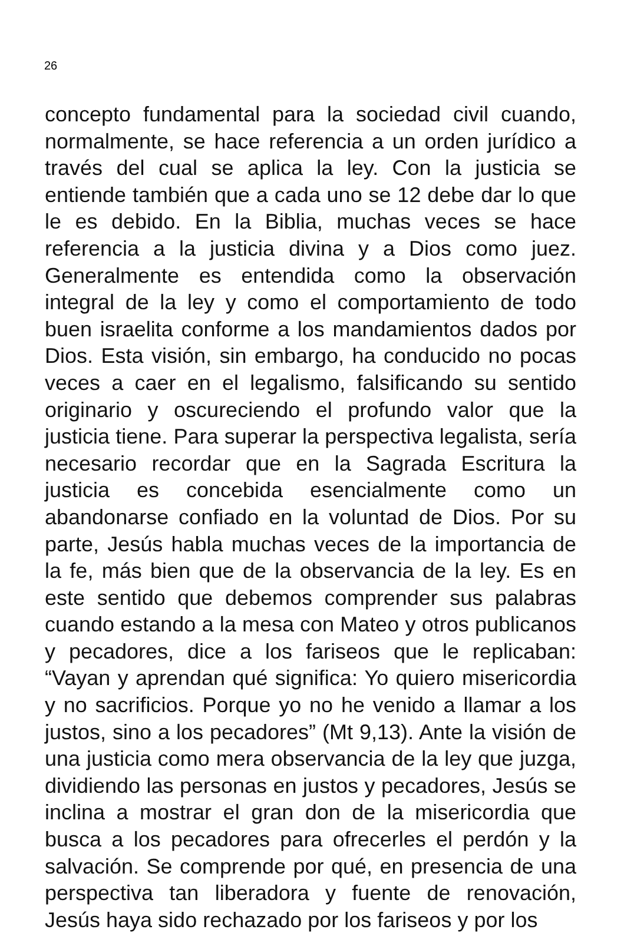26
concepto fundamental para la sociedad civil cuando, normalmente, se hace referencia a un orden jurídico a través del cual se aplica la ley. Con la justicia se entiende también que a cada uno se 12 debe dar lo que le es debido. En la Biblia, muchas veces se hace referencia a la justicia divina y a Dios como juez. Generalmente es entendida como la observación integral de la ley y como el comportamiento de todo buen israelita conforme a los mandamientos dados por Dios. Esta visión, sin embargo, ha conducido no pocas veces a caer en el legalismo, falsificando su sentido originario y oscureciendo el profundo valor que la justicia tiene. Para superar la perspectiva legalista, sería necesario recordar que en la Sagrada Escritura la justicia es concebida esencialmente como un abandonarse confiado en la voluntad de Dios. Por su parte, Jesús habla muchas veces de la importancia de la fe, más bien que de la observancia de la ley. Es en este sentido que debemos comprender sus palabras cuando estando a la mesa con Mateo y otros publicanos y pecadores, dice a los fariseos que le replicaban: “Vayan y aprendan qué significa: Yo quiero misericordia y no sacrificios. Porque yo no he venido a llamar a los justos, sino a los pecadores” (Mt 9,13). Ante la visión de una justicia como mera observancia de la ley que juzga, dividiendo las personas en justos y pecadores, Jesús se inclina a mostrar el gran don de la misericordia que busca a los pecadores para ofrecerles el perdón y la salvación. Se comprende por qué, en presencia de una perspectiva tan liberadora y fuente de renovación, Jesús haya sido rechazado por los fariseos y por los